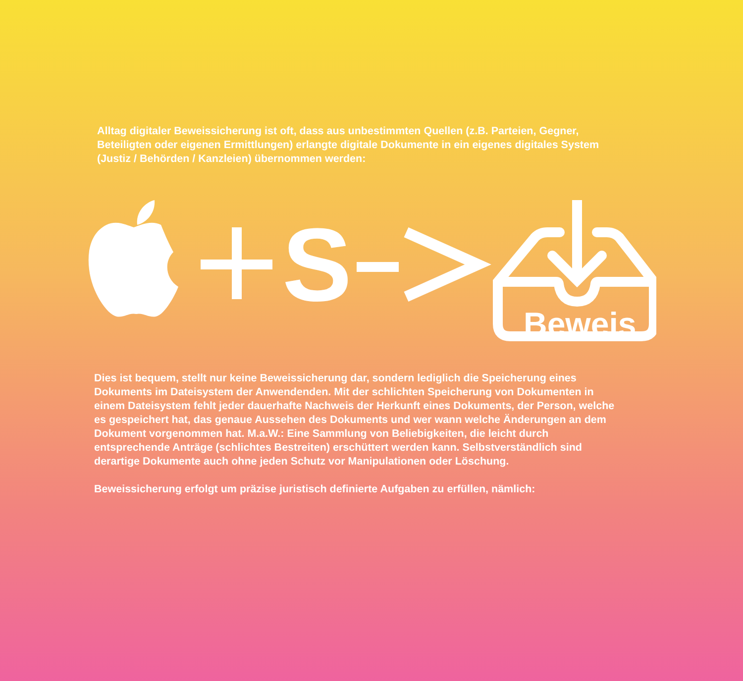Alltag digitaler Beweissicherung ist oft, dass aus unbestimmten Quellen (z.B. Parteien, Gegner, Beteiligten oder eigenen Ermittlungen) erlangte digitale Dokumente in ein eigenes digitales System (Justiz / Behörden / Kanzleien) übernommen werden:
S
Beweis
Dies ist bequem, stellt nur keine Beweissicherung dar, sondern lediglich die Speicherung eines Dokuments im Dateisystem der Anwendenden. Mit der schlichten Speicherung von Dokumenten in einem Dateisystem fehlt jeder dauerhafte Nachweis der Herkunft eines Dokuments, der Person, welche es gespeichert hat, das genaue Aussehen des Dokuments und wer wann welche Änderungen an dem Dokument vorgenommen hat. M.a.W.: Eine Sammlung von Beliebigkeiten, die leicht durch entsprechende Anträge (schlichtes Bestreiten) erschüttert werden kann. Selbstverständlich sind derartige Dokumente auch ohne jeden Schutz vor Manipulationen oder Löschung.
Beweissicherung erfolgt um präzise juristisch definierte Aufgaben zu erfüllen, nämlich: